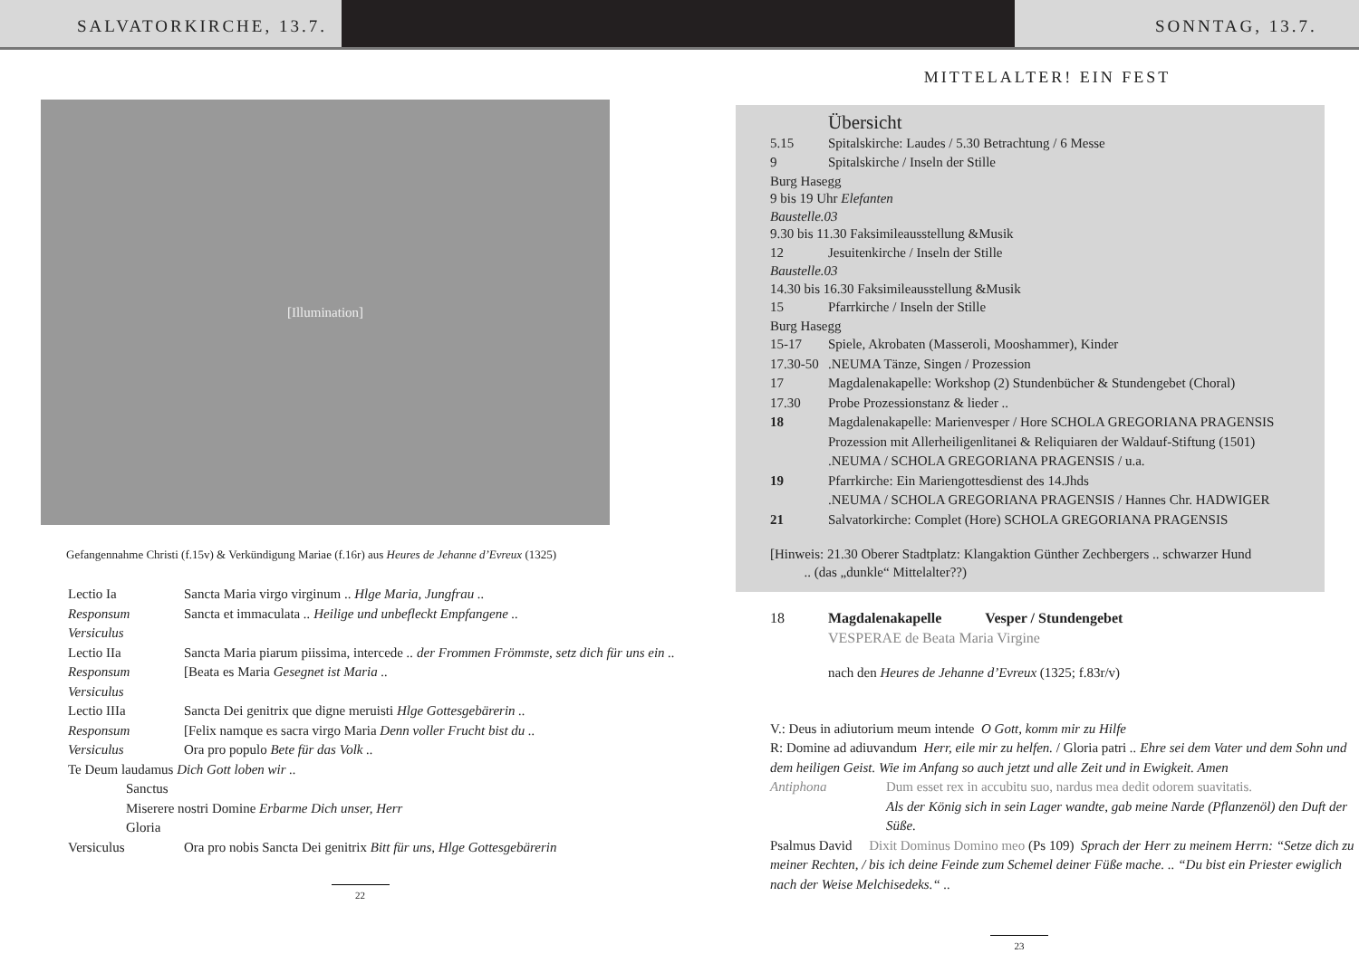SALVATORKIRCHE, 13.7. SONNTAG, 13.7.
[Illumination]
Gefangennahme Christi (f.15v) & Verkündigung Mariae (f.16r) aus Heures de Jehanne d’Evreux (1325)
Lectio Ia Sancta Maria virgo virginum .. Hlge Maria, Jungfrau ..
Responsum Sancta et immaculata .. Heilige und unbefleckt Empfangene ..
Versiculus
Lectio IIa Sancta Maria piarum piissima, intercede .. der Frommen Frömmste, setz dich für uns ein ..
Responsum [Beata es Maria Gesegnet ist Maria ..
Versiculus
Lectio IIIa Sancta Dei genitrix que digne meruisti Hlge Gottesgebärerin ..
Responsum [Felix namque es sacra virgo Maria Denn voller Frucht bist du ..
Versiculus Ora pro populo Bete für das Volk ..
Te Deum laudamus Dich Gott loben wir ..
Sanctus
Miserere nostri Domine Erbarme Dich unser, Herr
Gloria
Versiculus Ora pro nobis Sancta Dei genitrix Bitt für uns, Hlge Gottesgebärerin
22
MITTELALTER! EIN FEST
Übersicht
5.15 Spitalskirche: Laudes / 5.30 Betrachtung / 6 Messe
9 Spitalskirche / Inseln der Stille
Burg Hasegg
9 bis 19 Uhr Elefanten
Baustelle.03
9.30 bis 11.30 Faksimileausstellung &Musik
12 Jesuitenkirche / Inseln der Stille
Baustelle.03
14.30 bis 16.30 Faksimileausstellung &Musik
15 Pfarrkirche / Inseln der Stille
Burg Hasegg
15-17 Spiele, Akrobaten (Masseroli, Mooshammer), Kinder
17.30-50.NEUMA Tänze, Singen / Prozession
17 Magdalenakapelle: Workshop (2) Stundenbücher & Stundengebet (Choral)
17.30 Probe Prozessionstanz & lieder ..
18 Magdalenakapelle: Marienvesper / Hore SCHOLA GREGORIANA PRAGENSIS
Prozession mit Allerheiligenlitanei & Reliquiaren der Waldauf-Stiftung (1501)
.NEUMA / SCHOLA GREGORIANA PRAGENSIS / u.a.
19 Pfarrkirche: Ein Mariengottesdienst des 14.Jhds
.NEUMA / SCHOLA GREGORIANA PRAGENSIS / Hannes Chr. HADWIGER
21 Salvatorkirche: Complet (Hore) SCHOLA GREGORIANA PRAGENSIS
[Hinweis: 21.30 Oberer Stadtplatz: Klangaktion Günther Zechbergers .. schwarzer Hund
.. (das „dunkle“ Mittelalter??)
18 Magdalenakapelle Vesper / Stundengebet
VESPERAE de Beata Maria Virgine
nach den Heures de Jehanne d’Evreux (1325; f.83r/v)
V.: Deus in adiutorium meum intende O Gott, komm mir zu Hilfe
R: Domine ad adiuvandum Herr, eile mir zu helfen. / Gloria patri .. Ehre sei dem Vater und dem Sohn und dem heiligen Geist. Wie im Anfang so auch jetzt und alle Zeit und in Ewigkeit. Amen
Antiphona Dum esset rex in accubitu suo, nardus mea dedit odorem suavitatis.
Als der König sich in sein Lager wandte, gab meine Narde (Pflanzenöl) den Duft der Süße.
Psalmus David Dixit Dominus Domino meo (Ps 109) Sprach der Herr zu meinem Herrn: “Setze dich zu meiner Rechten, / bis ich deine Feinde zum Schemel deiner Füße mache. .. “Du bist ein Priester ewiglich nach der Weise Melchisedeks.“ ..
23